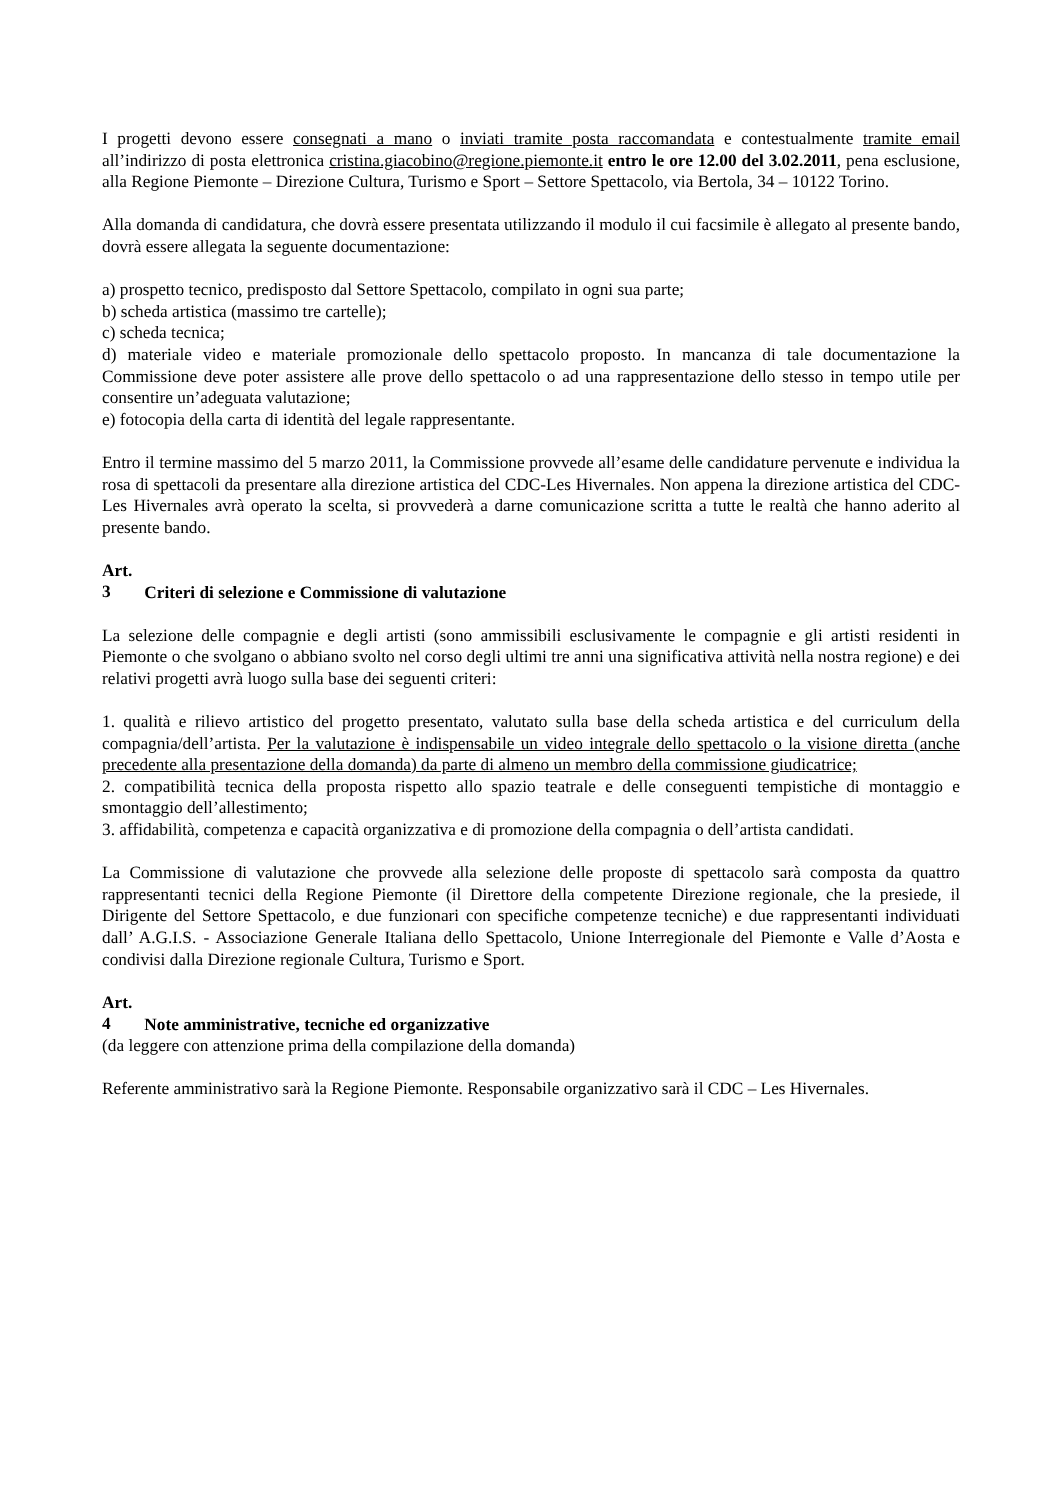I progetti devono essere consegnati a mano o inviati tramite posta raccomandata e contestualmente tramite email all’indirizzo di posta elettronica cristina.giacobino@regione.piemonte.it entro le ore 12.00 del 3.02.2011, pena esclusione, alla Regione Piemonte – Direzione Cultura, Turismo e Sport – Settore Spettacolo, via Bertola, 34 – 10122 Torino.
Alla domanda di candidatura, che dovrà essere presentata utilizzando il modulo il cui facsimile è allegato al presente bando, dovrà essere allegata la seguente documentazione:
a) prospetto tecnico, predisposto dal Settore Spettacolo, compilato in ogni sua parte;
b) scheda artistica (massimo tre cartelle);
c) scheda tecnica;
d) materiale video e materiale promozionale dello spettacolo proposto. In mancanza di tale documentazione la Commissione deve poter assistere alle prove dello spettacolo o ad una rappresentazione dello stesso in tempo utile per consentire un’adeguata valutazione;
e) fotocopia della carta di identità del legale rappresentante.
Entro il termine massimo del 5 marzo 2011, la Commissione provvede all’esame delle candidature pervenute e individua la rosa di spettacoli da presentare alla direzione artistica del CDC-Les Hivernales. Non appena la direzione artistica del CDC-Les Hivernales avrà operato la scelta, si provvederà a darne comunicazione scritta a tutte le realtà che hanno aderito al presente bando.
Art. 3 Criteri di selezione e Commissione di valutazione
La selezione delle compagnie e degli artisti (sono ammissibili esclusivamente le compagnie e gli artisti residenti in Piemonte o che svolgano o abbiano svolto nel corso degli ultimi tre anni una significativa attività nella nostra regione) e dei relativi progetti avrà luogo sulla base dei seguenti criteri:
1. qualità e rilievo artistico del progetto presentato, valutato sulla base della scheda artistica e del curriculum della compagnia/dell’artista. Per la valutazione è indispensabile un video integrale dello spettacolo o la visione diretta (anche precedente alla presentazione della domanda) da parte di almeno un membro della commissione giudicatrice;
2. compatibilità tecnica della proposta rispetto allo spazio teatrale e delle conseguenti tempistiche di montaggio e smontaggio dell’allestimento;
3. affidabilità, competenza e capacità organizzativa e di promozione della compagnia o dell’artista candidati.
La Commissione di valutazione che provvede alla selezione delle proposte di spettacolo sarà composta da quattro rappresentanti tecnici della Regione Piemonte (il Direttore della competente Direzione regionale, che la presiede, il Dirigente del Settore Spettacolo, e due funzionari con specifiche competenze tecniche) e due rappresentanti individuati dall’ A.G.I.S. - Associazione Generale Italiana dello Spettacolo, Unione Interregionale del Piemonte e Valle d’Aosta e condivisi dalla Direzione regionale Cultura, Turismo e Sport.
Art. 4 Note amministrative, tecniche ed organizzative
(da leggere con attenzione prima della compilazione della domanda)
Referente amministrativo sarà la Regione Piemonte. Responsabile organizzativo sarà il CDC – Les Hivernales.